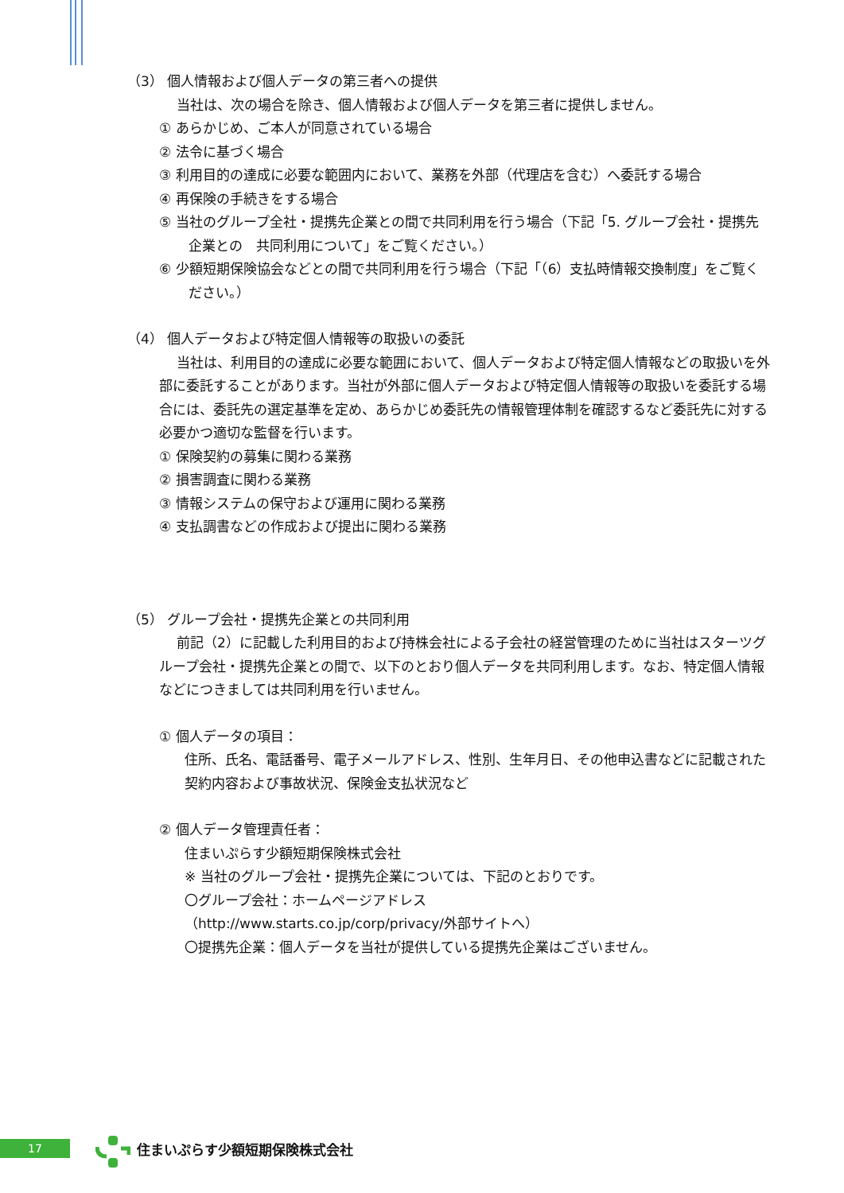（3） 個人情報および個人データの第三者への提供
当社は、次の場合を除き、個人情報および個人データを第三者に提供しません。
① あらかじめ、ご本人が同意されている場合
② 法令に基づく場合
③ 利用目的の達成に必要な範囲内において、業務を外部（代理店を含む）へ委託する場合
④ 再保険の手続きをする場合
⑤ 当社のグループ全社・提携先企業との間で共同利用を行う場合（下記「5. グループ会社・提携先企業との　共同利用について」をご覧ください。）
⑥ 少額短期保険協会などとの間で共同利用を行う場合（下記「（6）支払時情報交換制度」をご覧ください。）
（4） 個人データおよび特定個人情報等の取扱いの委託
当社は、利用目的の達成に必要な範囲において、個人データおよび特定個人情報などの取扱いを外部に委託することがあります。当社が外部に個人データおよび特定個人情報等の取扱いを委託する場合には、委託先の選定基準を定め、あらかじめ委託先の情報管理体制を確認するなど委託先に対する必要かつ適切な監督を行います。
① 保険契約の募集に関わる業務
② 損害調査に関わる業務
③ 情報システムの保守および運用に関わる業務
④ 支払調書などの作成および提出に関わる業務
（5） グループ会社・提携先企業との共同利用
前記（2）に記載した利用目的および持株会社による子会社の経営管理のために当社はスターツグループ会社・提携先企業との間で、以下のとおり個人データを共同利用します。なお、特定個人情報などにつきましては共同利用を行いません。
① 個人データの項目：
住所、氏名、電話番号、電子メールアドレス、性別、生年月日、その他申込書などに記載された契約内容および事故状況、保険金支払状況など
② 個人データ管理責任者：
住まいぷらす少額短期保険株式会社
※ 当社のグループ会社・提携先企業については、下記のとおりです。
〇グループ会社：ホームページアドレス
（http://www.starts.co.jp/corp/privacy/外部サイトへ）
〇提携先企業：個人データを当社が提供している提携先企業はございません。
17 住まいぷらす少額短期保険株式会社